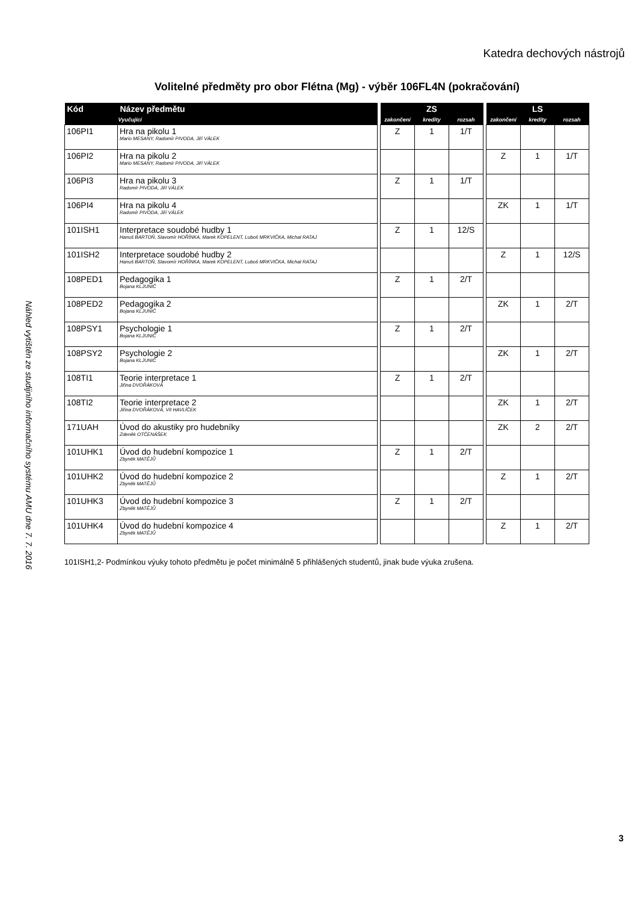Katedra dechových nástrojů
Volitelné předměty pro obor Flétna (Mg) - výběr 106FL4N (pokračování)
| Kód | Název předmětu | | ZS | | | | LS | | |
| --- | --- | --- | --- | --- | --- | --- | --- | --- | --- |
| | Vyučující | | zakončení | kredity | rozsah | | zakončení | kredity | rozsah |
| 106PI1 | Hra na pikolu 1 Mario MESANY, Radomír PIVODA, Jiří VÁLEK | | Z | 1 | 1/T | | | | |
| 106PI2 | Hra na pikolu 2 Mario MESANY, Radomír PIVODA, Jiří VÁLEK | | | | | | Z | 1 | 1/T |
| 106PI3 | Hra na pikolu 3 Radomír PIVODA, Jiří VÁLEK | | Z | 1 | 1/T | | | | |
| 106PI4 | Hra na pikolu 4 Radomír PIVODA, Jiří VÁLEK | | | | | | ZK | 1 | 1/T |
| 101ISH1 | Interpretace soudobé hudby 1 Hanuš BARTOŇ, Slavomír HOŘÍNKA, Marek KOPELENT, Luboš MRKVIČKA, Michal RATAJ | | Z | 1 | 12/S | | | | |
| 101ISH2 | Interpretace soudobé hudby 2 Hanuš BARTOŇ, Slavomír HOŘÍNKA, Marek KOPELENT, Luboš MRKVIČKA, Michal RATAJ | | | | | | Z | 1 | 12/S |
| 108PED1 | Pedagogika 1 Bojana KLJUNIČ | | Z | 1 | 2/T | | | | |
| 108PED2 | Pedagogika 2 Bojana KLJUNIČ | | | | | | ZK | 1 | 2/T |
| 108PSY1 | Psychologie 1 Bojana KLJUNIČ | | Z | 1 | 2/T | | | | |
| 108PSY2 | Psychologie 2 Bojana KLJUNIČ | | | | | | ZK | 1 | 2/T |
| 108TI1 | Teorie interpretace 1 Jiřina DVOŘÁKOVÁ | | Z | 1 | 2/T | | | | |
| 108TI2 | Teorie interpretace 2 Jiřina DVOŘÁKOVÁ, Vít HAVLÍČEK | | | | | | ZK | 1 | 2/T |
| 171UAH | Úvod do akustiky pro hudebníky Zdeněk OTČENÁŠEK | | | | | | ZK | 2 | 2/T |
| 101UHK1 | Úvod do hudební kompozice 1 Zbyněk MATĚJŮ | | Z | 1 | 2/T | | | | |
| 101UHK2 | Úvod do hudební kompozice 2 Zbyněk MATĚJŮ | | | | | | Z | 1 | 2/T |
| 101UHK3 | Úvod do hudební kompozice 3 Zbyněk MATĚJŮ | | Z | 1 | 2/T | | | | |
| 101UHK4 | Úvod do hudební kompozice 4 Zbyněk MATĚJŮ | | | | | | Z | 1 | 2/T |
101ISH1,2- Podmínkou výuky tohoto předmětu je počet minimálně 5 přihlášených studentů, jinak bude výuka zrušena.
Náhled vytištěn ze studijního informačního systému AMU dne 7. 7. 2016
3